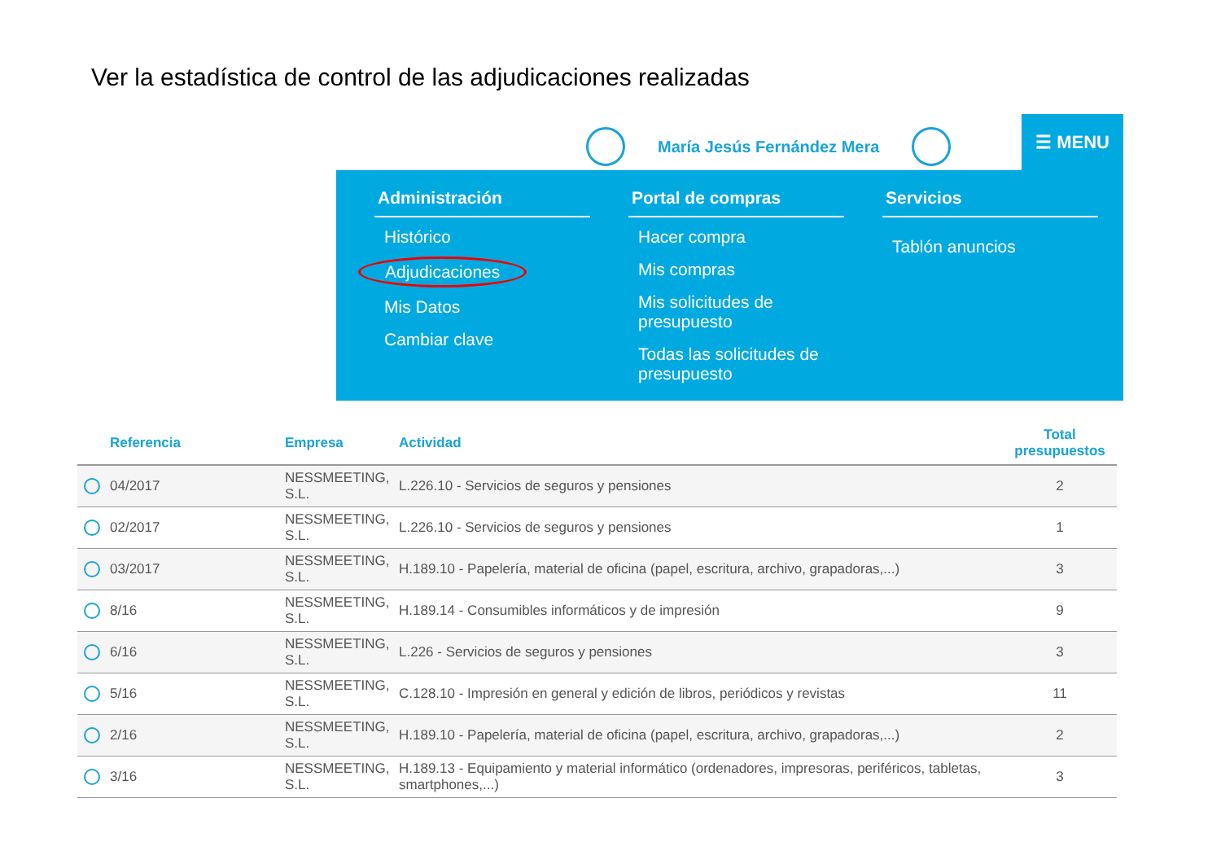Ver la estadística de control de las adjudicaciones realizadas
María Jesús Fernández Mera ☰ MENU
Administración
Histórico
Adjudicaciones
Mis Datos
Cambiar clave
Portal de compras
Hacer compra
Mis compras
Mis solicitudes de presupuesto
Todas las solicitudes de presupuesto
Servicios
Tablón anuncios
| | Referencia | Empresa | Actividad | Total presupuestos |
| --- | --- | --- | --- | --- |
| | 04/2017 | NESSMEETING, S.L. | L.226.10 - Servicios de seguros y pensiones | 2 |
| | 02/2017 | NESSMEETING, S.L. | L.226.10 - Servicios de seguros y pensiones | 1 |
| | 03/2017 | NESSMEETING, S.L. | H.189.10 - Papelería, material de oficina (papel, escritura, archivo, grapadoras,...) | 3 |
| | 8/16 | NESSMEETING, S.L. | H.189.14 - Consumibles informáticos y de impresión | 9 |
| | 6/16 | NESSMEETING, S.L. | L.226 - Servicios de seguros y pensiones | 3 |
| | 5/16 | NESSMEETING, S.L. | C.128.10 - Impresión en general y edición de libros, periódicos y revistas | 11 |
| | 2/16 | NESSMEETING, S.L. | H.189.10 - Papelería, material de oficina (papel, escritura, archivo, grapadoras,...) | 2 |
| | 3/16 | NESSMEETING, S.L. | H.189.13 - Equipamiento y material informático (ordenadores, impresoras, periféricos, tabletas, smartphones,...) | 3 |